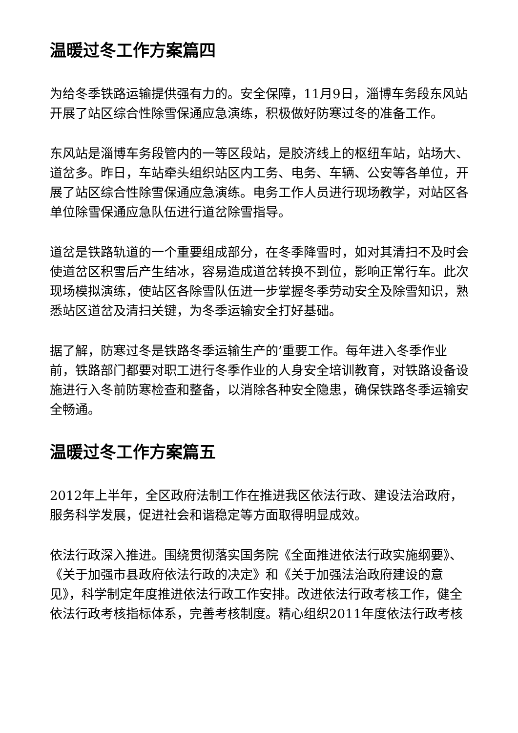温暖过冬工作方案篇四
为给冬季铁路运输提供强有力的。安全保障，11月9日，淄博车务段东风站开展了站区综合性除雪保通应急演练，积极做好防寒过冬的准备工作。
东风站是淄博车务段管内的一等区段站，是胶济线上的枢纽车站，站场大、道岔多。昨日，车站牵头组织站区内工务、电务、车辆、公安等各单位，开展了站区综合性除雪保通应急演练。电务工作人员进行现场教学，对站区各单位除雪保通应急队伍进行道岔除雪指导。
道岔是铁路轨道的一个重要组成部分，在冬季降雪时，如对其清扫不及时会使道岔区积雪后产生结冰，容易造成道岔转换不到位，影响正常行车。此次现场模拟演练，使站区各除雪队伍进一步掌握冬季劳动安全及除雪知识，熟悉站区道岔及清扫关键，为冬季运输安全打好基础。
据了解，防寒过冬是铁路冬季运输生产的’重要工作。每年进入冬季作业前，铁路部门都要对职工进行冬季作业的人身安全培训教育，对铁路设备设施进行入冬前防寒检查和整备，以消除各种安全隐患，确保铁路冬季运输安全畅通。
温暖过冬工作方案篇五
2012年上半年，全区政府法制工作在推进我区依法行政、建设法治政府，服务科学发展，促进社会和谐稳定等方面取得明显成效。
依法行政深入推进。围绕贯彻落实国务院《全面推进依法行政实施纲要》、《关于加强市县政府依法行政的决定》和《关于加强法治政府建设的意见》，科学制定年度推进依法行政工作安排。改进依法行政考核工作，健全依法行政考核指标体系，完善考核制度。精心组织2011年度依法行政考核